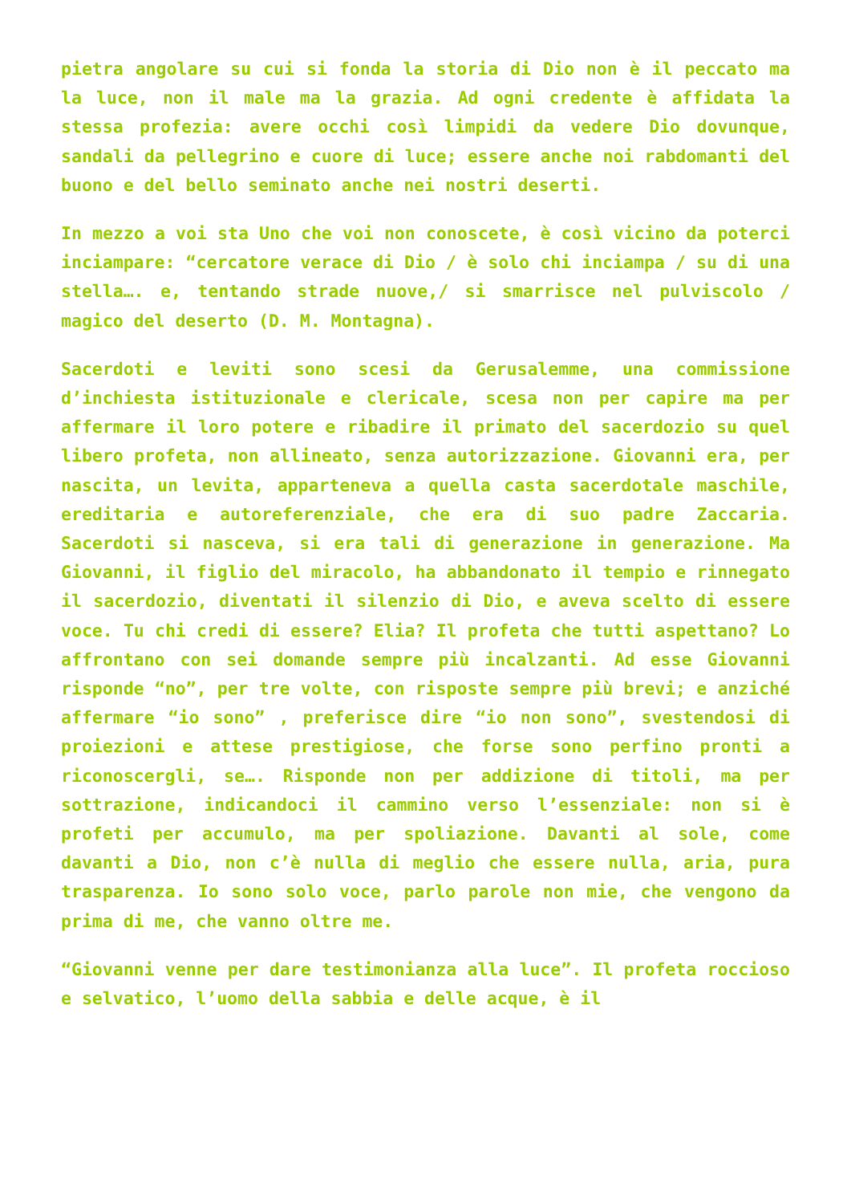pietra angolare su cui si fonda la storia di Dio non è il peccato ma la luce, non il male ma la grazia. Ad ogni credente è affidata la stessa profezia: avere occhi così limpidi da vedere Dio dovunque, sandali da pellegrino e cuore di luce; essere anche noi rabdomanti del buono e del bello seminato anche nei nostri deserti.
In mezzo a voi sta Uno che voi non conoscete, è così vicino da poterci inciampare: “cercatore verace di Dio / è solo chi inciampa / su di una stella…. e, tentando strade nuove,/ si smarrisce nel pulviscolo / magico del deserto (D. M. Montagna).
Sacerdoti e leviti sono scesi da Gerusalemme, una commissione d’inchiesta istituzionale e clericale, scesa non per capire ma per affermare il loro potere e ribadire il primato del sacerdozio su quel libero profeta, non allineato, senza autorizzazione. Giovanni era, per nascita, un levita, apparteneva a quella casta sacerdotale maschile, ereditaria e autoreferenziale, che era di suo padre Zaccaria. Sacerdoti si nasceva, si era tali di generazione in generazione. Ma Giovanni, il figlio del miracolo, ha abbandonato il tempio e rinnegato il sacerdozio, diventati il silenzio di Dio, e aveva scelto di essere voce. Tu chi credi di essere? Elia? Il profeta che tutti aspettano? Lo affrontano con sei domande sempre più incalzanti. Ad esse Giovanni risponde “no”, per tre volte, con risposte sempre più brevi; e anziché affermare “io sono” , preferisce dire “io non sono”, svestendosi di proiezioni e attese prestigiose, che forse sono perfino pronti a riconoscergli, se…. Risponde non per addizione di titoli, ma per sottrazione, indicandoci il cammino verso l’essenziale: non si è profeti per accumulo, ma per spoliazione. Davanti al sole, come davanti a Dio, non c’è nulla di meglio che essere nulla, aria, pura trasparenza. Io sono solo voce, parlo parole non mie, che vengono da prima di me, che vanno oltre me.
“Giovanni venne per dare testimonianza alla luce”. Il profeta roccioso e selvatico, l’uomo della sabbia e delle acque, è il